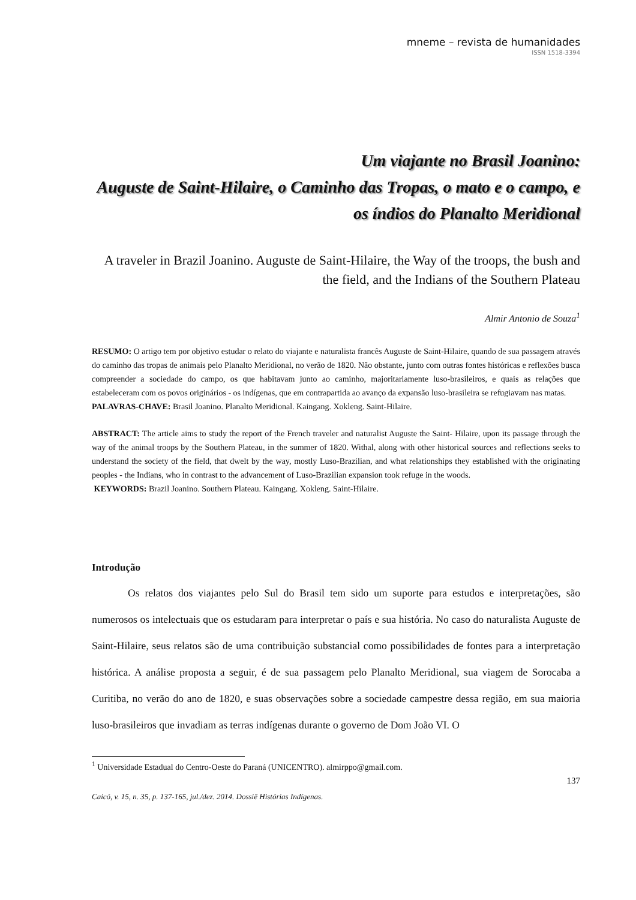mneme – revista de humanidades
ISSN 1518-3394
Um viajante no Brasil Joanino:
Auguste de Saint-Hilaire, o Caminho das Tropas, o mato e o campo, e os índios do Planalto Meridional
A traveler in Brazil Joanino. Auguste de Saint-Hilaire, the Way of the troops, the bush and the field, and the Indians of the Southern Plateau
Almir Antonio de Souza<sup>1</sup>
RESUMO: O artigo tem por objetivo estudar o relato do viajante e naturalista francês Auguste de Saint-Hilaire, quando de sua passagem através do caminho das tropas de animais pelo Planalto Meridional, no verão de 1820. Não obstante, junto com outras fontes históricas e reflexões busca compreender a sociedade do campo, os que habitavam junto ao caminho, majoritariamente luso-brasileiros, e quais as relações que estabeleceram com os povos originários - os indígenas, que em contrapartida ao avanço da expansão luso-brasileira se refugiavam nas matas.
PALAVRAS-CHAVE: Brasil Joanino. Planalto Meridional. Kaingang. Xokleng. Saint-Hilaire.
ABSTRACT: The article aims to study the report of the French traveler and naturalist Auguste the Saint- Hilaire, upon its passage through the way of the animal troops by the Southern Plateau, in the summer of 1820. Withal, along with other historical sources and reflections seeks to understand the society of the field, that dwelt by the way, mostly Luso-Brazilian, and what relationships they established with the originating peoples - the Indians, who in contrast to the advancement of Luso-Brazilian expansion took refuge in the woods.
KEYWORDS: Brazil Joanino. Southern Plateau. Kaingang. Xokleng. Saint-Hilaire.
Introdução
Os relatos dos viajantes pelo Sul do Brasil tem sido um suporte para estudos e interpretações, são numerosos os intelectuais que os estudaram para interpretar o país e sua história. No caso do naturalista Auguste de Saint-Hilaire, seus relatos são de uma contribuição substancial como possibilidades de fontes para a interpretação histórica. A análise proposta a seguir, é de sua passagem pelo Planalto Meridional, sua viagem de Sorocaba a Curitiba, no verão do ano de 1820, e suas observações sobre a sociedade campestre dessa região, em sua maioria luso-brasileiros que invadiam as terras indígenas durante o governo de Dom João VI. O
<sup>1</sup> Universidade Estadual do Centro-Oeste do Paraná (UNICENTRO). almirppo@gmail.com.
137
Caicó, v. 15, n. 35, p. 137-165, jul./dez. 2014. Dossiê Histórias Indígenas.